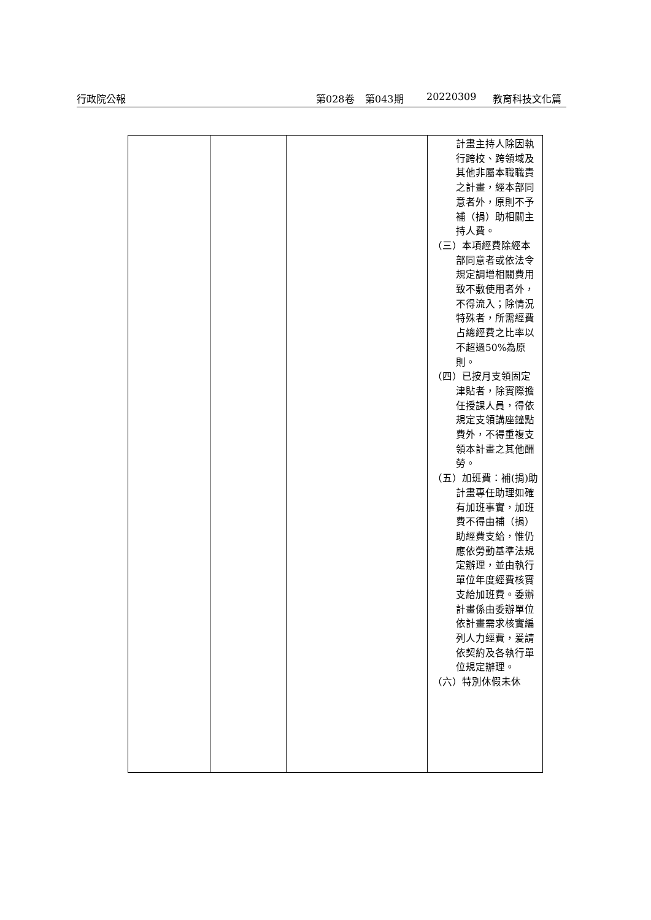行政院公報 第028卷 第043期 20220309 教育科技文化篇
| | | | 計畫主持人除因執行跨校、跨領域及其他非屬本職職責之計畫，經本部同意者外，原則不予補（捐）助相關主持人費。 （三）本項經費除經本部同意者或依法令規定調增相關費用致不敷使用者外，不得流入；除情況特殊者，所需經費占總經費之比率以不超過50%為原則。 （四）已按月支領固定津貼者，除實際擔任授課人員，得依規定支領講座鐘點費外，不得重複支領本計畫之其他酬勞。 （五）加班費：補(捐)助計畫專任助理如確有加班事實，加班費不得由補（捐）助經費支給，惟仍應依勞動基準法規定辦理，並由執行單位年度經費核實支給加班費。委辦計畫係由委辦單位依計畫需求核實編列人力經費，爰請依契約及各執行單位規定辦理。 （六）特別休假未休 |